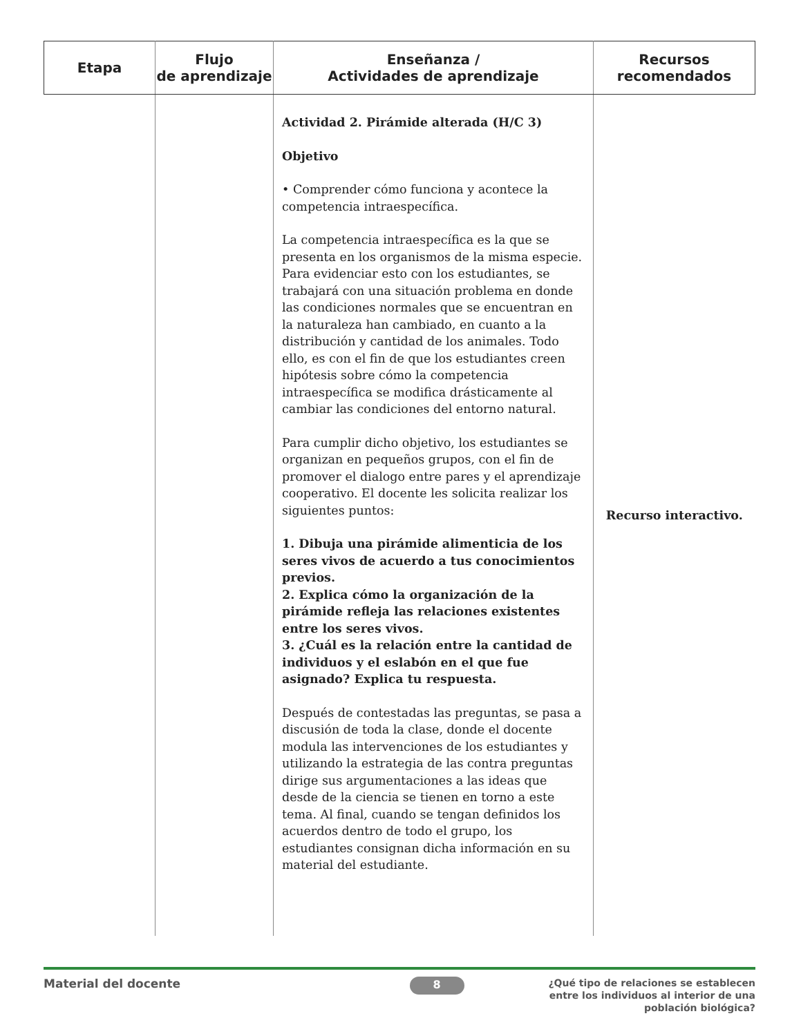| Etapa | Flujo de aprendizaje | Enseñanza / Actividades de aprendizaje | Recursos recomendados |
| --- | --- | --- | --- |
| | | Actividad 2. Pirámide alterada (H/C 3) Objetivo • Comprender cómo funciona y acontece la competencia intraespecífica. La competencia intraespecífica es la que se presenta en los organismos de la misma especie. Para evidenciar esto con los estudiantes, se trabajará con una situación problema en donde las condiciones normales que se encuentran en la naturaleza han cambiado, en cuanto a la distribución y cantidad de los animales. Todo ello, es con el fin de que los estudiantes creen hipótesis sobre cómo la competencia intraespecífica se modifica drásticamente al cambiar las condiciones del entorno natural. Para cumplir dicho objetivo, los estudiantes se organizan en pequeños grupos, con el fin de promover el dialogo entre pares y el aprendizaje cooperativo. El docente les solicita realizar los siguientes puntos: 1. Dibuja una pirámide alimenticia de los seres vivos de acuerdo a tus conocimientos previos. 2. Explica cómo la organización de la pirámide refleja las relaciones existentes entre los seres vivos. 3. ¿Cuál es la relación entre la cantidad de individuos y el eslabón en el que fue asignado? Explica tu respuesta. Después de contestadas las preguntas, se pasa a discusión de toda la clase, donde el docente modula las intervenciones de los estudiantes y utilizando la estrategia de las contra preguntas dirige sus argumentaciones a las ideas que desde de la ciencia se tienen en torno a este tema. Al final, cuando se tengan definidos los acuerdos dentro de todo el grupo, los estudiantes consignan dicha información en su material del estudiante. | Recurso interactivo. |
Material del docente 8
¿Qué tipo de relaciones se establecen entre los individuos al interior de una población biológica?